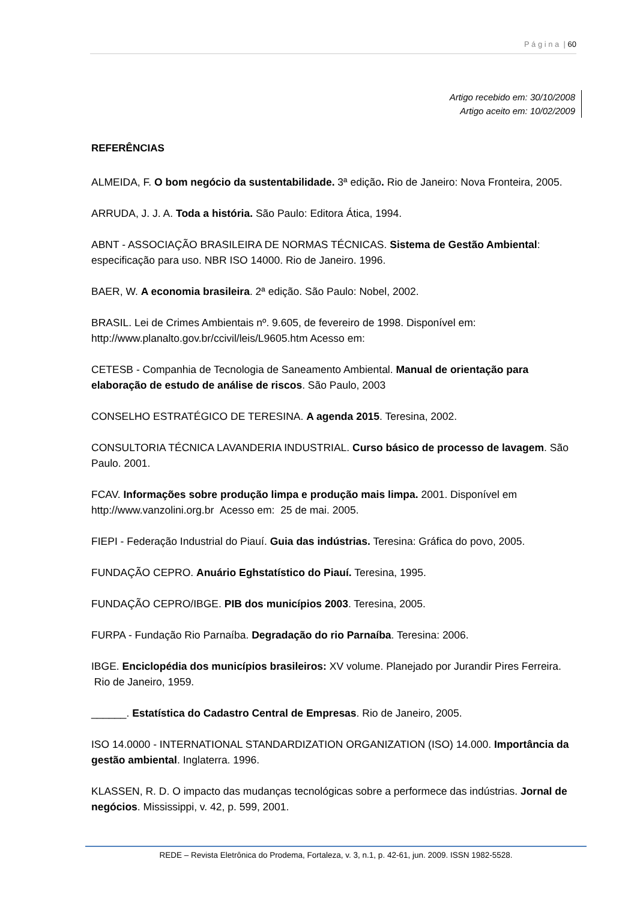P á g i n a | 60
Artigo recebido em: 30/10/2008
Artigo aceito em: 10/02/2009
REFERÊNCIAS
ALMEIDA, F. O bom negócio da sustentabilidade. 3ª edição. Rio de Janeiro: Nova Fronteira, 2005.
ARRUDA, J. J. A. Toda a história. São Paulo: Editora Ática, 1994.
ABNT - ASSOCIAÇÃO BRASILEIRA DE NORMAS TÉCNICAS. Sistema de Gestão Ambiental: especificação para uso. NBR ISO 14000. Rio de Janeiro. 1996.
BAER, W. A economia brasileira. 2ª edição. São Paulo: Nobel, 2002.
BRASIL. Lei de Crimes Ambientais nº. 9.605, de fevereiro de 1998. Disponível em: http://www.planalto.gov.br/ccivil/leis/L9605.htm Acesso em:
CETESB - Companhia de Tecnologia de Saneamento Ambiental. Manual de orientação para elaboração de estudo de análise de riscos. São Paulo, 2003
CONSELHO ESTRATÉGICO DE TERESINA. A agenda 2015. Teresina, 2002.
CONSULTORIA TÉCNICA LAVANDERIA INDUSTRIAL. Curso básico de processo de lavagem. São Paulo. 2001.
FCAV. Informações sobre produção limpa e produção mais limpa. 2001. Disponível em http://www.vanzolini.org.br Acesso em: 25 de mai. 2005.
FIEPI - Federação Industrial do Piauí. Guia das indústrias. Teresina: Gráfica do povo, 2005.
FUNDAÇÃO CEPRO. Anuário Eghstatístico do Piauí. Teresina, 1995.
FUNDAÇÃO CEPRO/IBGE. PIB dos municípios 2003. Teresina, 2005.
FURPA - Fundação Rio Parnaíba. Degradação do rio Parnaíba. Teresina: 2006.
IBGE. Enciclopédia dos municípios brasileiros: XV volume. Planejado por Jurandir Pires Ferreira. Rio de Janeiro, 1959.
______. Estatística do Cadastro Central de Empresas. Rio de Janeiro, 2005.
ISO 14.0000 - INTERNATIONAL STANDARDIZATION ORGANIZATION (ISO) 14.000. Importância da gestão ambiental. Inglaterra. 1996.
KLASSEN, R. D. O impacto das mudanças tecnológicas sobre a performece das indústrias. Jornal de negócios. Mississippi, v. 42, p. 599, 2001.
REDE – Revista Eletrônica do Prodema, Fortaleza, v. 3, n.1, p. 42-61, jun. 2009. ISSN 1982-5528.